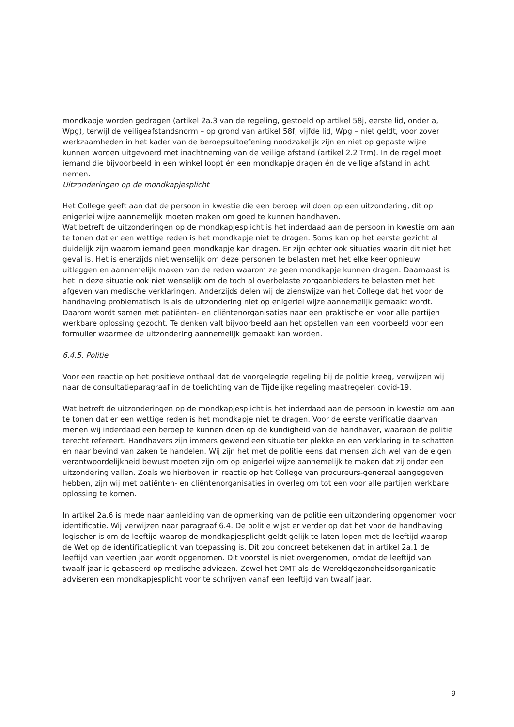mondkapje worden gedragen (artikel 2a.3 van de regeling, gestoeld op artikel 58j, eerste lid, onder a, Wpg), terwijl de veiligeafstandsnorm – op grond van artikel 58f, vijfde lid, Wpg – niet geldt, voor zover werkzaamheden in het kader van de beroepsuitoefening noodzakelijk zijn en niet op gepaste wijze kunnen worden uitgevoerd met inachtneming van de veilige afstand (artikel 2.2 Trm). In de regel moet iemand die bijvoorbeeld in een winkel loopt én een mondkapje dragen én de veilige afstand in acht nemen.
Uitzonderingen op de mondkapjesplicht
Het College geeft aan dat de persoon in kwestie die een beroep wil doen op een uitzondering, dit op enigerlei wijze aannemelijk moeten maken om goed te kunnen handhaven.
Wat betreft de uitzonderingen op de mondkapjesplicht is het inderdaad aan de persoon in kwestie om aan te tonen dat er een wettige reden is het mondkapje niet te dragen. Soms kan op het eerste gezicht al duidelijk zijn waarom iemand geen mondkapje kan dragen. Er zijn echter ook situaties waarin dit niet het geval is. Het is enerzijds niet wenselijk om deze personen te belasten met het elke keer opnieuw uitleggen en aannemelijk maken van de reden waarom ze geen mondkapje kunnen dragen. Daarnaast is het in deze situatie ook niet wenselijk om de toch al overbelaste zorgaanbieders te belasten met het afgeven van medische verklaringen. Anderzijds delen wij de zienswijze van het College dat het voor de handhaving problematisch is als de uitzondering niet op enigerlei wijze aannemelijk gemaakt wordt. Daarom wordt samen met patiënten- en cliëntenorganisaties naar een praktische en voor alle partijen werkbare oplossing gezocht. Te denken valt bijvoorbeeld aan het opstellen van een voorbeeld voor een formulier waarmee de uitzondering aannemelijk gemaakt kan worden.
6.4.5. Politie
Voor een reactie op het positieve onthaal dat de voorgelegde regeling bij de politie kreeg, verwijzen wij naar de consultatieparagraaf in de toelichting van de Tijdelijke regeling maatregelen covid-19.
Wat betreft de uitzonderingen op de mondkapjesplicht is het inderdaad aan de persoon in kwestie om aan te tonen dat er een wettige reden is het mondkapje niet te dragen. Voor de eerste verificatie daarvan menen wij inderdaad een beroep te kunnen doen op de kundigheid van de handhaver, waaraan de politie terecht refereert. Handhavers zijn immers gewend een situatie ter plekke en een verklaring in te schatten en naar bevind van zaken te handelen. Wij zijn het met de politie eens dat mensen zich wel van de eigen verantwoordelijkheid bewust moeten zijn om op enigerlei wijze aannemelijk te maken dat zij onder een uitzondering vallen. Zoals we hierboven in reactie op het College van procureurs-generaal aangegeven hebben, zijn wij met patiënten- en cliëntenorganisaties in overleg om tot een voor alle partijen werkbare oplossing te komen.
In artikel 2a.6 is mede naar aanleiding van de opmerking van de politie een uitzondering opgenomen voor identificatie. Wij verwijzen naar paragraaf 6.4. De politie wijst er verder op dat het voor de handhaving logischer is om de leeftijd waarop de mondkapjesplicht geldt gelijk te laten lopen met de leeftijd waarop de Wet op de identificatieplicht van toepassing is. Dit zou concreet betekenen dat in artikel 2a.1 de leeftijd van veertien jaar wordt opgenomen. Dit voorstel is niet overgenomen, omdat de leeftijd van twaalf jaar is gebaseerd op medische adviezen. Zowel het OMT als de Wereldgezondheidsorganisatie adviseren een mondkapjesplicht voor te schrijven vanaf een leeftijd van twaalf jaar.
9